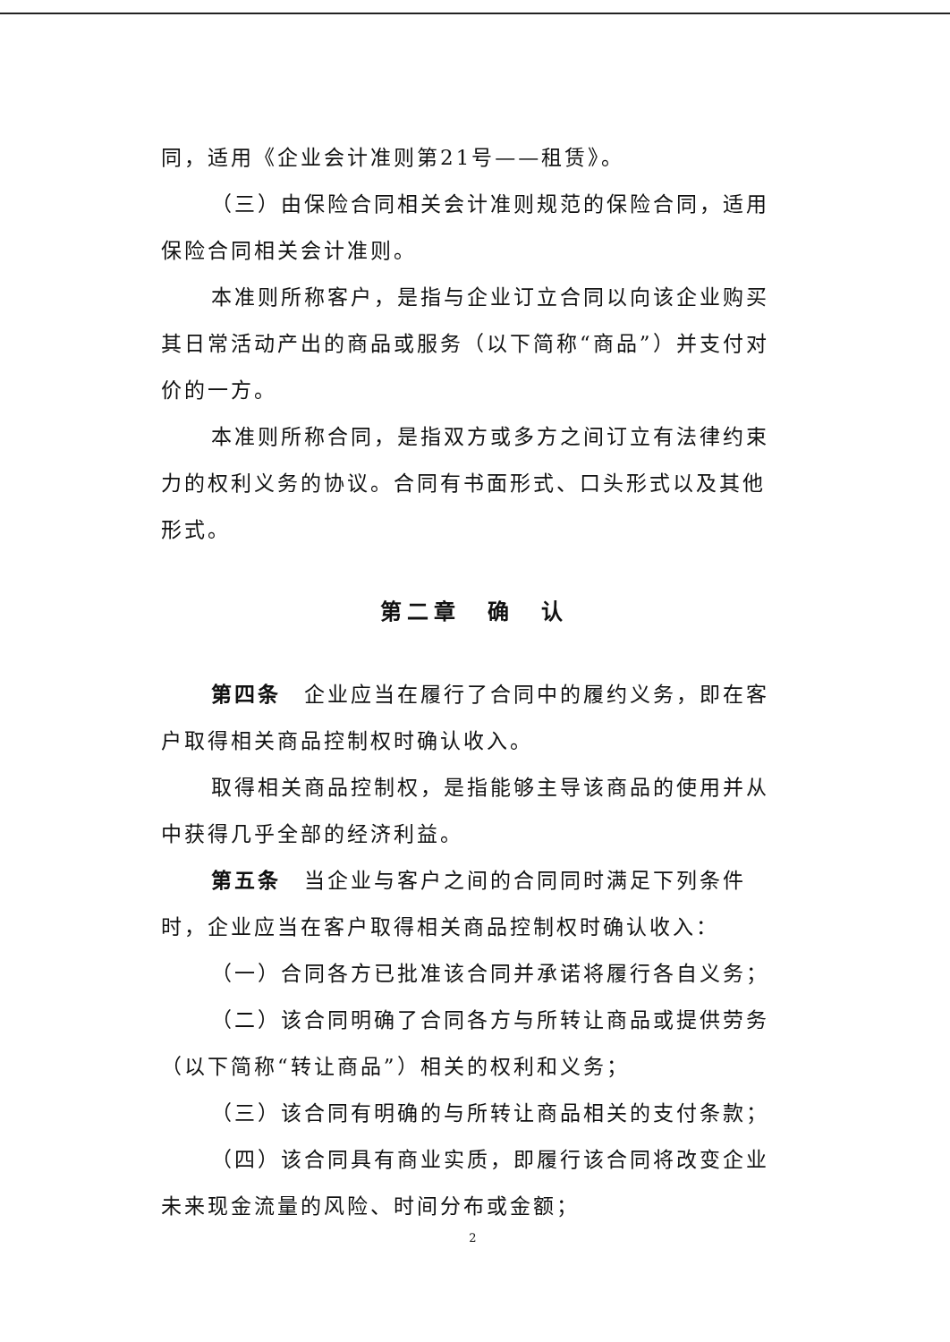同，适用《企业会计准则第21号——租赁》。
（三）由保险合同相关会计准则规范的保险合同，适用保险合同相关会计准则。
本准则所称客户，是指与企业订立合同以向该企业购买其日常活动产出的商品或服务（以下简称“商品”）并支付对价的一方。
本准则所称合同，是指双方或多方之间订立有法律约束力的权利义务的协议。合同有书面形式、口头形式以及其他形式。
第二章　确　认
第四条　企业应当在履行了合同中的履约义务，即在客户取得相关商品控制权时确认收入。
取得相关商品控制权，是指能够主导该商品的使用并从中获得几乎全部的经济利益。
第五条　当企业与客户之间的合同同时满足下列条件时，企业应当在客户取得相关商品控制权时确认收入：
（一）合同各方已批准该合同并承诺将履行各自义务；
（二）该合同明确了合同各方与所转让商品或提供劳务（以下简称“转让商品”）相关的权利和义务；
（三）该合同有明确的与所转让商品相关的支付条款；
（四）该合同具有商业实质，即履行该合同将改变企业未来现金流量的风险、时间分布或金额；
2